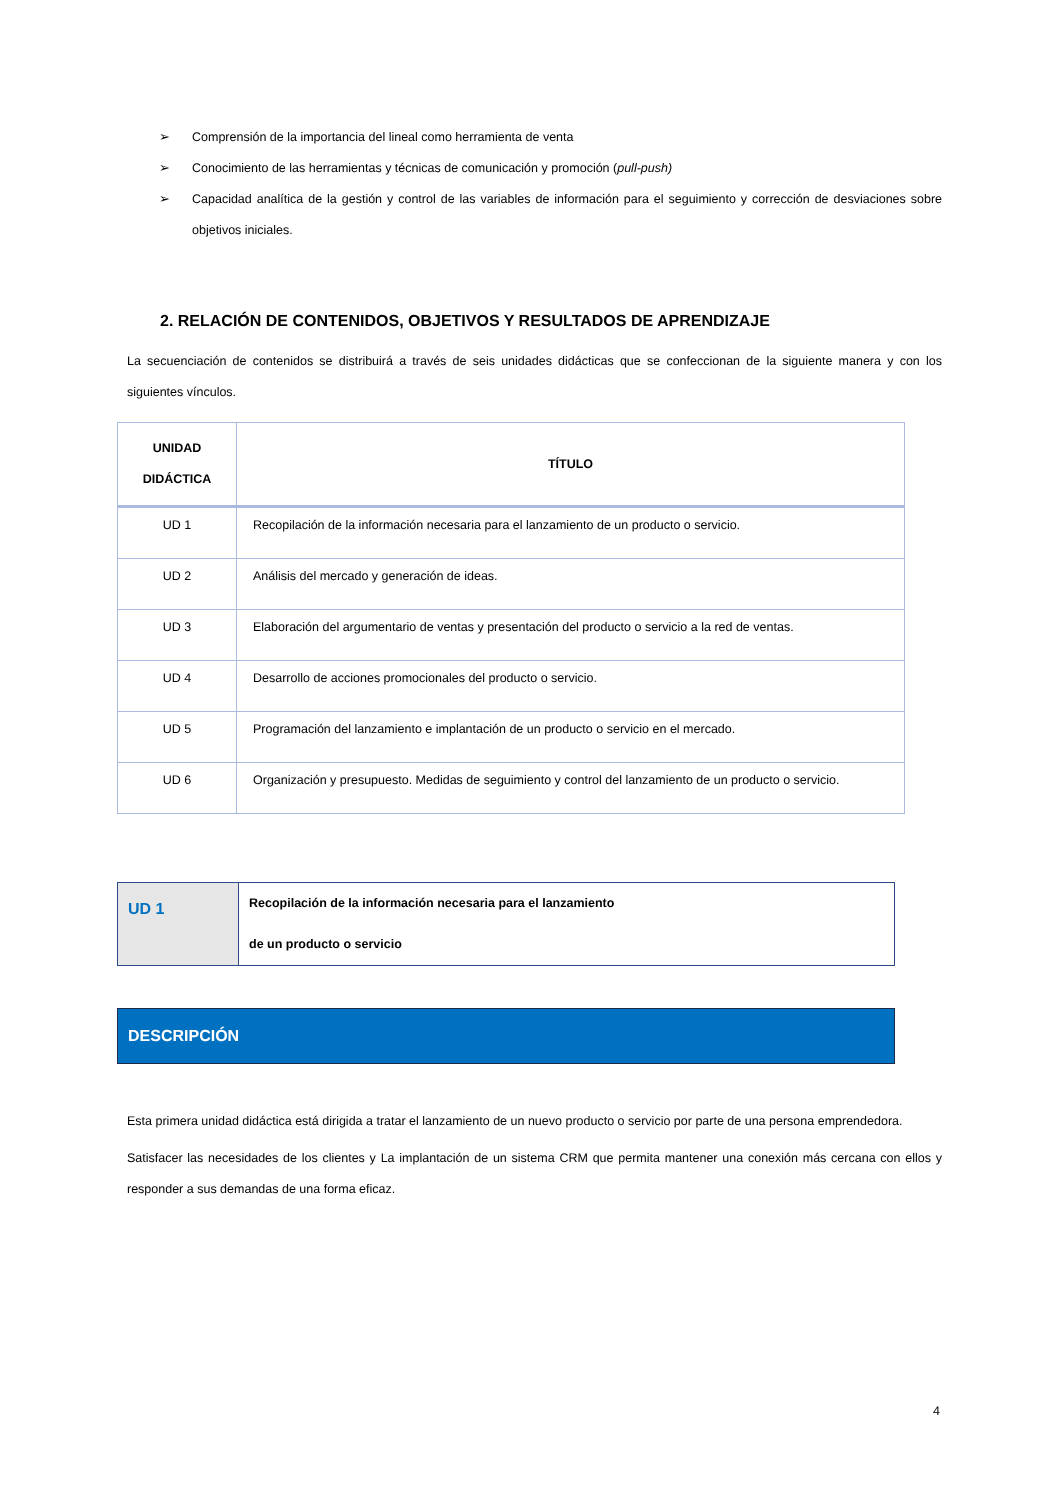➢ Comprensión de la importancia del lineal como herramienta de venta
➢ Conocimiento de las herramientas y técnicas de comunicación y promoción (pull-push)
➢ Capacidad analítica de la gestión y control de las variables de información para el seguimiento y corrección de desviaciones sobre objetivos iniciales.
2. RELACIÓN DE CONTENIDOS, OBJETIVOS Y RESULTADOS DE APRENDIZAJE
La secuenciación de contenidos se distribuirá a través de seis unidades didácticas que se confeccionan de la siguiente manera y con los siguientes vínculos.
| UNIDAD DIDÁCTICA | TÍTULO |
| --- | --- |
| UD 1 | Recopilación de la información necesaria para el lanzamiento de un producto o servicio. |
| UD 2 | Análisis del mercado y generación de ideas. |
| UD 3 | Elaboración del argumentario de ventas y presentación del producto o servicio a la red de ventas. |
| UD 4 | Desarrollo de acciones promocionales del producto o servicio. |
| UD 5 | Programación del lanzamiento e implantación de un producto o servicio en el mercado. |
| UD 6 | Organización y presupuesto. Medidas de seguimiento y control del lanzamiento de un producto o servicio. |
| UD 1 | Recopilación de la información necesaria para el lanzamiento de un producto o servicio |
DESCRIPCIÓN
Esta primera unidad didáctica está dirigida a tratar el lanzamiento de un nuevo producto o servicio por parte de una persona emprendedora.
Satisfacer las necesidades de los clientes y La implantación de un sistema CRM que permita mantener una conexión más cercana con ellos y responder a sus demandas de una forma eficaz.
4